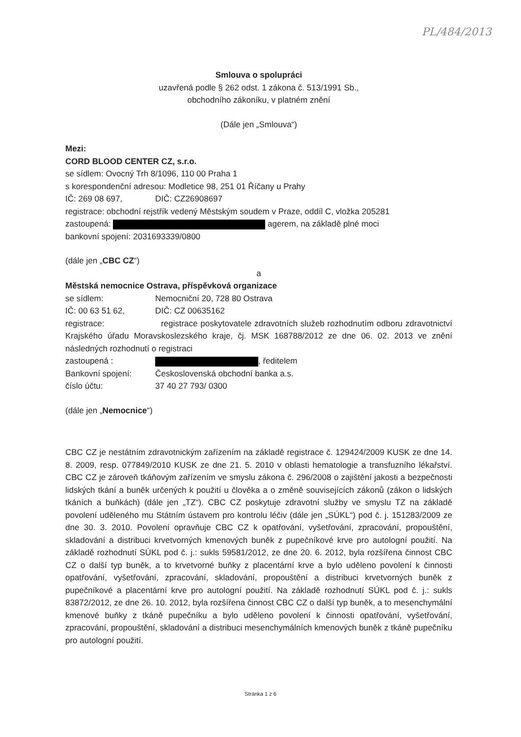PL/484/2013
Smlouva o spolupráci
uzavřená podle § 262 odst. 1 zákona č. 513/1991 Sb.,
obchodního zákoníku, v platném znění
(Dále jen „Smlouva“)
Mezi:
CORD BLOOD CENTER CZ, s.r.o.
se sídlem: Ovocný Trh 8/1096, 110 00 Praha 1
s korespondenční adresou: Modletice 98, 251 01 Říčany u Prahy
IČ: 269 08 697, DIČ: CZ26908697
registrace: obchodní rejstřík vedený Městským soudem v Praze, oddíl C, vložka 205281
zastoupená: agerem, na základě plné moci
bankovní spojení: 2031693339/0800
(dále jen „CBC CZ“)
a
Městská nemocnice Ostrava, příspěvková organizace
se sídlem: Nemocniční 20, 728 80 Ostrava
IČ: 00 63 51 62, DIČ: CZ 00635162
registrace: registrace poskytovatele zdravotních služeb rozhodnutím odboru zdravotnictví Krajského úřadu Moravskoslezského kraje, čj. MSK 168788/2012 ze dne 06. 02. 2013 ve znění následných rozhodnutí o registraci
zastoupená : , ředitelem
Bankovní spojení: Československá obchodní banka a.s.
číslo účtu: 37 40 27 793/ 0300
(dále jen „Nemocnice“)
CBC CZ je nestátním zdravotnickým zařízením na základě registrace č. 129424/2009 KUSK ze dne 14. 8. 2009, resp. 077849/2010 KUSK ze dne 21. 5. 2010 v oblasti hematologie a transfuzního lékařství. CBC CZ je zároveň tkáňovým zařízením ve smyslu zákona č. 296/2008 o zajištění jakosti a bezpečnosti lidských tkání a buněk určených k použití u člověka a o změně souvisejících zákonů (zákon o lidských tkáních a buňkách) (dále jen „TZ“). CBC CZ poskytuje zdravotní služby ve smyslu TZ na základě povolení uděleného mu Státním ústavem pro kontrolu léčiv (dále jen „SÚKL“) pod č. j. 151283/2009 ze dne 30. 3. 2010. Povolení opravňuje CBC CZ k opatřování, vyšetřování, zpracování, propouštění, skladování a distribuci krvetvorných kmenových buněk z pupečníkové krve pro autologní použití. Na základě rozhodnutí SÚKL pod č. j.: sukls 59581/2012, ze dne 20. 6. 2012, byla rozšířena činnost CBC CZ o další typ buněk, a to krvetvorné buňky z placentární krve a bylo uděleno povolení k činnosti opatřování, vyšetřování, zpracování, skladování, propouštění a distribuci krvetvorných buněk z pupečníkové a placentární krve pro autologní použití. Na základě rozhodnutí SÚKL pod č. j.: sukls 83872/2012, ze dne 26. 10. 2012, byla rozšířena činnost CBC CZ o další typ buněk, a to mesenchymální kmenové buňky z tkáně pupečníku a bylo uděleno povolení k činnosti opatřování, vyšetřování, zpracování, propouštění, skladování a distribuci mesenchymálních kmenových buněk z tkáně pupečníku pro autologní použití.
Stránka 1 z 6